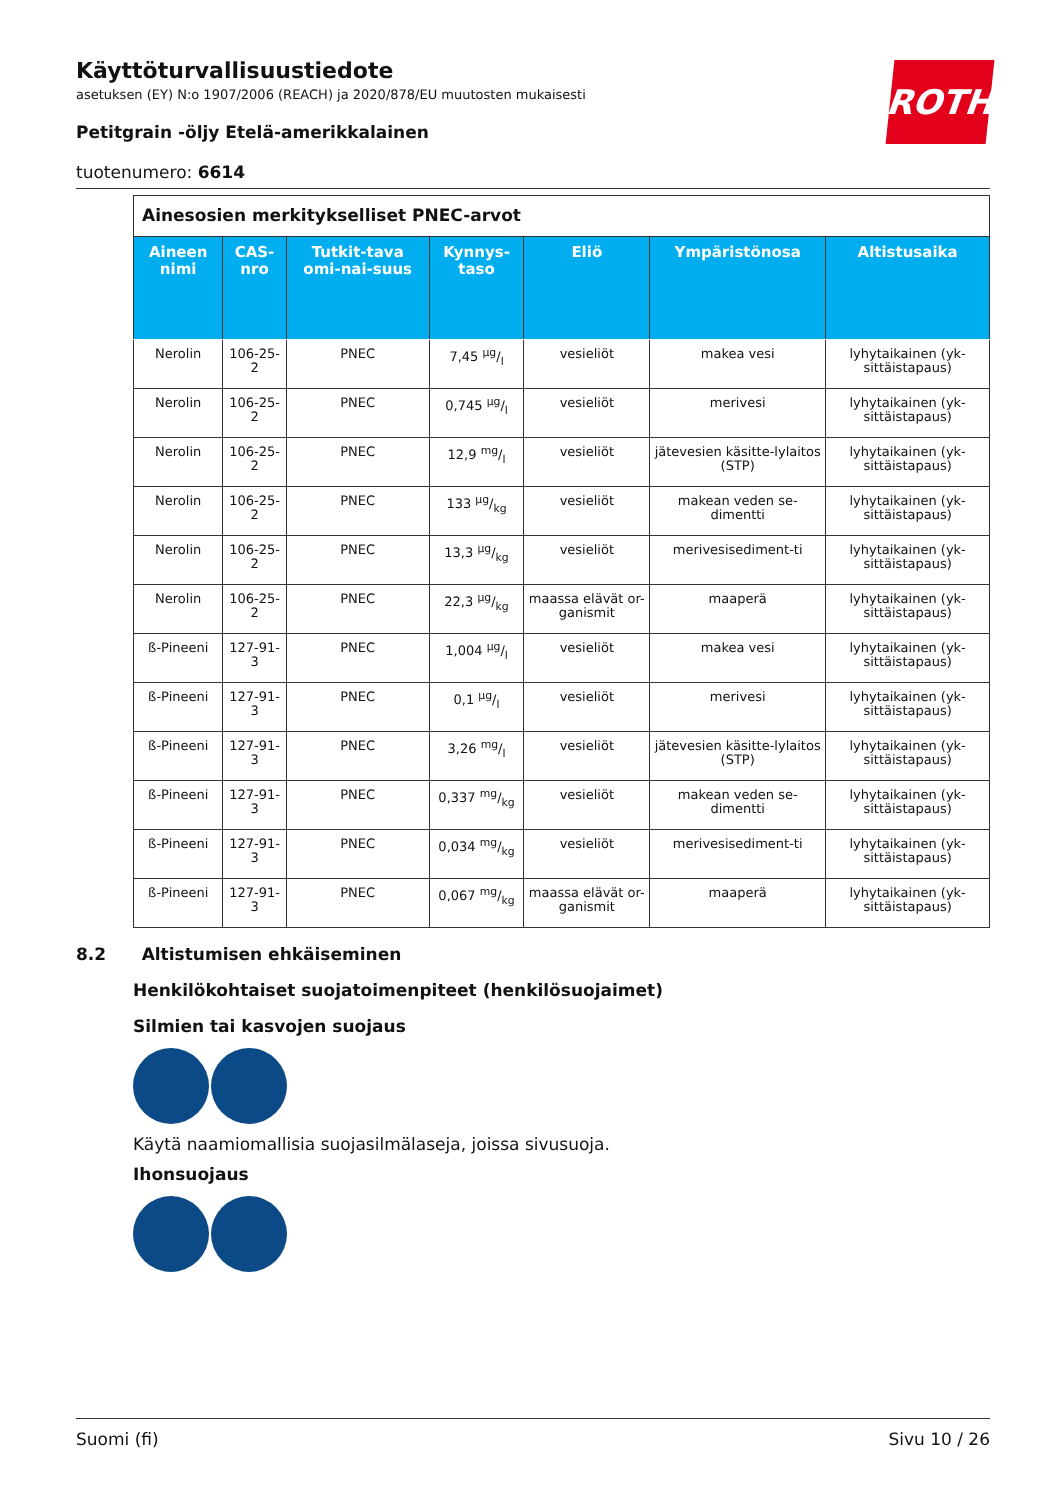ROTH
Käyttöturvallisuustiedote
asetuksen (EY) N:o 1907/2006 (REACH) ja 2020/878/EU muutosten mukaisesti
Petitgrain -öljy Etelä-amerikkalainen
tuotenumero: 6614
| Ainesosien merkitykselliset PNEC-arvot | | | | | | |
| --- | --- | --- | --- | --- | --- | --- |
| Aineen nimi | CAS-nro | Tutkit-tava omi-nai-suus | Kynnys-taso | Eliö | Ympäristönosa | Altistusaika |
| Nerolin | 106-25-2 | PNEC | 7,45 µg/l | vesieliöt | makea vesi | lyhytaikainen (yk-sittäistapaus) |
| Nerolin | 106-25-2 | PNEC | 0,745 µg/l | vesieliöt | merivesi | lyhytaikainen (yk-sittäistapaus) |
| Nerolin | 106-25-2 | PNEC | 12,9 mg/l | vesieliöt | jätevesien käsitte-lylaitos (STP) | lyhytaikainen (yk-sittäistapaus) |
| Nerolin | 106-25-2 | PNEC | 133 µg/kg | vesieliöt | makean veden se-dimentti | lyhytaikainen (yk-sittäistapaus) |
| Nerolin | 106-25-2 | PNEC | 13,3 µg/kg | vesieliöt | merivesisediment-ti | lyhytaikainen (yk-sittäistapaus) |
| Nerolin | 106-25-2 | PNEC | 22,3 µg/kg | maassa elävät or-ganismit | maaperä | lyhytaikainen (yk-sittäistapaus) |
| ß-Pineeni | 127-91-3 | PNEC | 1,004 µg/l | vesieliöt | makea vesi | lyhytaikainen (yk-sittäistapaus) |
| ß-Pineeni | 127-91-3 | PNEC | 0,1 µg/l | vesieliöt | merivesi | lyhytaikainen (yk-sittäistapaus) |
| ß-Pineeni | 127-91-3 | PNEC | 3,26 mg/l | vesieliöt | jätevesien käsitte-lylaitos (STP) | lyhytaikainen (yk-sittäistapaus) |
| ß-Pineeni | 127-91-3 | PNEC | 0,337 mg/kg | vesieliöt | makean veden se-dimentti | lyhytaikainen (yk-sittäistapaus) |
| ß-Pineeni | 127-91-3 | PNEC | 0,034 mg/kg | vesieliöt | merivesisediment-ti | lyhytaikainen (yk-sittäistapaus) |
| ß-Pineeni | 127-91-3 | PNEC | 0,067 mg/kg | maassa elävät or-ganismit | maaperä | lyhytaikainen (yk-sittäistapaus) |
8.2 Altistumisen ehkäiseminen
Henkilökohtaiset suojatoimenpiteet (henkilösuojaimet)
Silmien tai kasvojen suojaus
Käytä naamiomallisia suojasilmälaseja, joissa sivusuoja.
Ihonsuojaus
Suomi (fi) Sivu 10 / 26